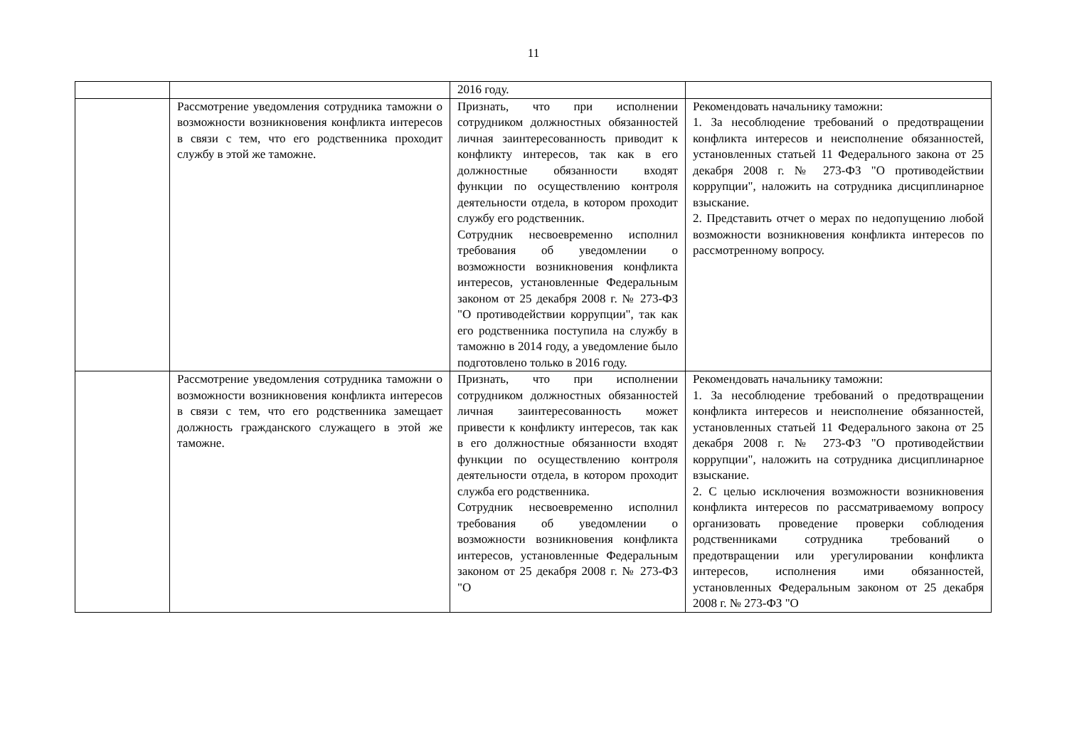11
| | | 2016 году. | |
| | Рассмотрение уведомления сотрудника таможни о возможности возникновения конфликта интересов в связи с тем, что его родственника проходит службу в этой же таможне. | Признать, что при исполнении сотрудником должностных обязанностей личная заинтересованность приводит к конфликту интересов, так как в его должностные обязанности входят функции по осуществлению контроля деятельности отдела, в котором проходит службу его родственник. Сотрудник несвоевременно исполнил требования об уведомлении о возможности возникновения конфликта интересов, установленные Федеральным законом от 25 декабря 2008 г. № 273-ФЗ "О противодействии коррупции", так как его родственника поступила на службу в таможню в 2014 году, а уведомление было подготовлено только в 2016 году. | Рекомендовать начальнику таможни: 1. За несоблюдение требований о предотвращении конфликта интересов и неисполнение обязанностей, установленных статьей 11 Федерального закона от 25 декабря 2008 г. № 273-ФЗ "О противодействии коррупции", наложить на сотрудника дисциплинарное взыскание. 2. Представить отчет о мерах по недопущению любой возможности возникновения конфликта интересов по рассмотренному вопросу. |
| | Рассмотрение уведомления сотрудника таможни о возможности возникновения конфликта интересов в связи с тем, что его родственника замещает должность гражданского служащего в этой же таможне. | Признать, что при исполнении сотрудником должностных обязанностей личная заинтересованность может привести к конфликту интересов, так как в его должностные обязанности входят функции по осуществлению контроля деятельности отдела, в котором проходит служба его родственника. Сотрудник несвоевременно исполнил требования об уведомлении о возможности возникновения конфликта интересов, установленные Федеральным законом от 25 декабря 2008 г. № 273-ФЗ "О | Рекомендовать начальнику таможни: 1. За несоблюдение требований о предотвращении конфликта интересов и неисполнение обязанностей, установленных статьей 11 Федерального закона от 25 декабря 2008 г. № 273-ФЗ "О противодействии коррупции", наложить на сотрудника дисциплинарное взыскание. 2. С целью исключения возможности возникновения конфликта интересов по рассматриваемому вопросу организовать проведение проверки соблюдения родственниками сотрудника требований о предотвращении или урегулировании конфликта интересов, исполнения ими обязанностей, установленных Федеральным законом от 25 декабря 2008 г. № 273-ФЗ "О |